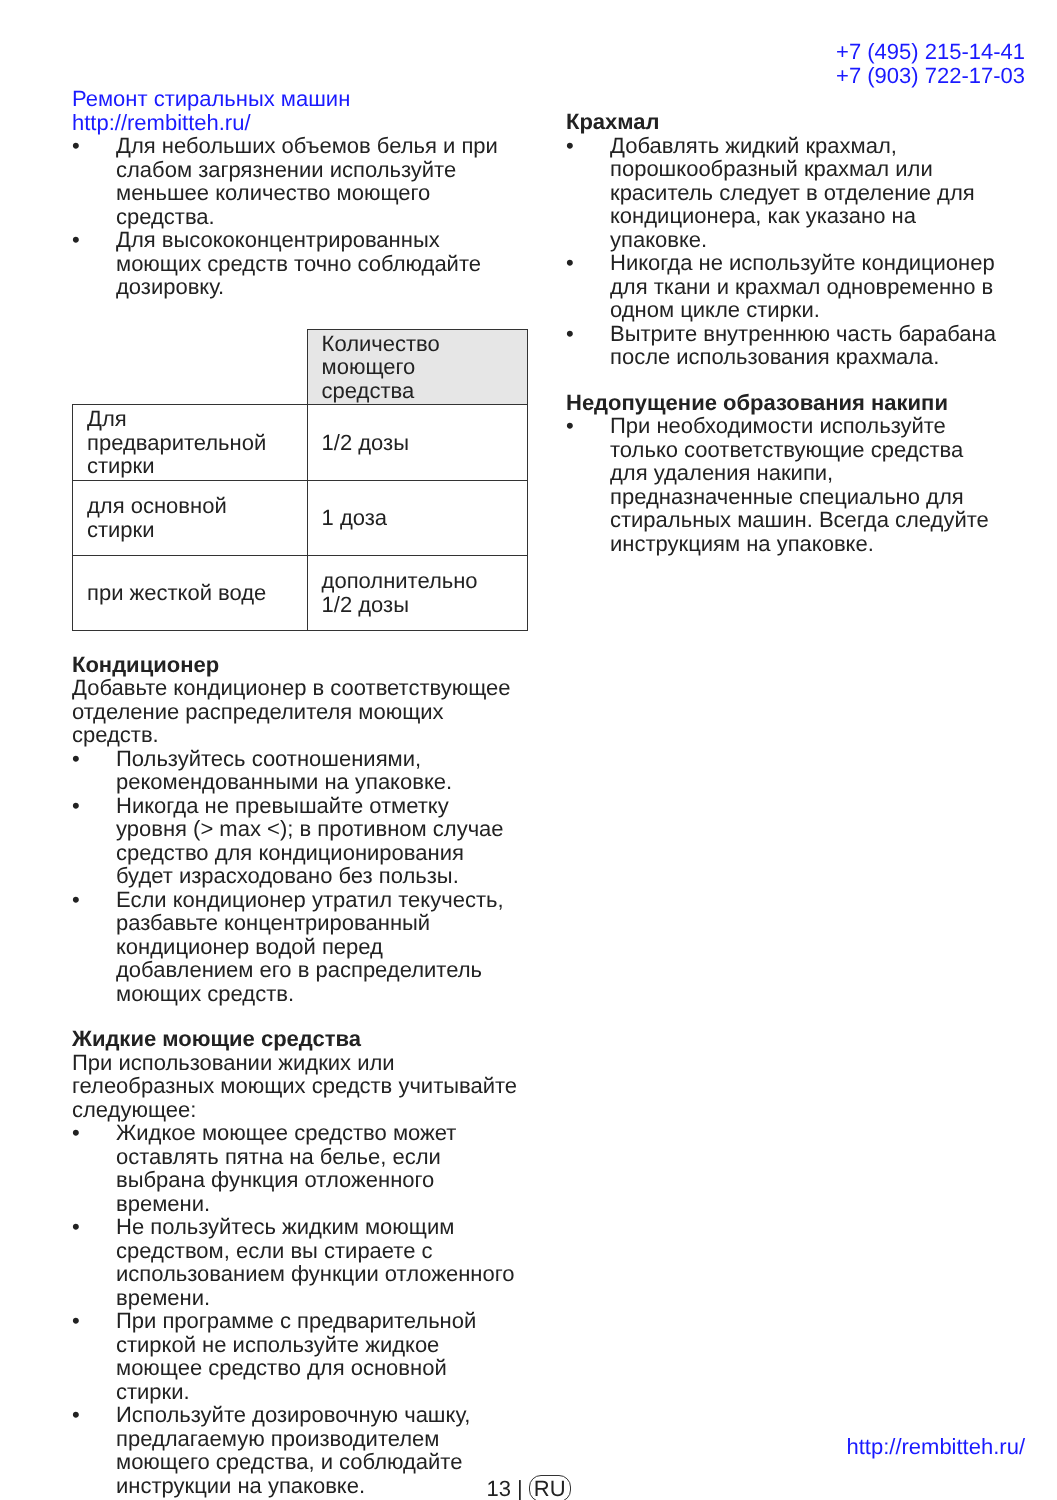+7 (495) 215-14-41
+7 (903) 722-17-03
Ремонт стиральных машин http://rembitteh.ru/
Для небольших объемов белья и при слабом загрязнении используйте меньшее количество моющего средства.
Для высококонцентрированных моющих средств точно соблюдайте дозировку.
| | Количество моющего средства |
| Для предварительной стирки | 1/2 дозы |
| для основной стирки | 1 доза |
| при жесткой воде | дополнительно 1/2 дозы |
Кондиционер
Добавьте кондиционер в соответствующее отделение распределителя моющих средств.
Пользуйтесь соотношениями, рекомендованными на упаковке.
Никогда не превышайте отметку уровня (> max <); в противном случае средство для кондиционирования будет израсходовано без пользы.
Если кондиционер утратил текучесть, разбавьте концентрированный кондиционер водой перед добавлением его в распределитель моющих средств.
Жидкие моющие средства
При использовании жидких или гелеобразных моющих средств учитывайте следующее:
Жидкое моющее средство может оставлять пятна на белье, если выбрана функция отложенного времени.
Не пользуйтесь жидким моющим средством, если вы стираете с использованием функции отложенного времени.
При программе с предварительной стиркой не используйте жидкое моющее средство для основной стирки.
Используйте дозировочную чашку, предлагаемую производителем моющего средства, и соблюдайте инструкции на упаковке.
Крахмал
Добавлять жидкий крахмал, порошкообразный крахмал или краситель следует в отделение для кондиционера, как указано на упаковке.
Никогда не используйте кондиционер для ткани и крахмал одновременно в одном цикле стирки.
Вытрите внутреннюю часть барабана после использования крахмала.
Недопущение образования накипи
При необходимости используйте только соответствующие средства для удаления накипи, предназначенные специально для стиральных машин. Всегда следуйте инструкциям на упаковке.
http://rembitteh.ru/
13 | RU